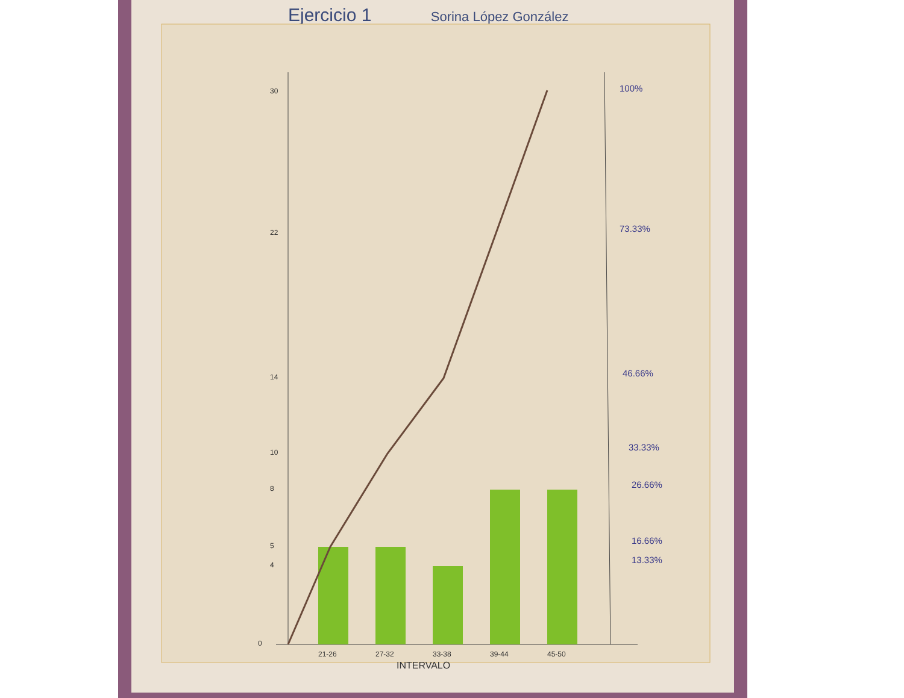Ejercicio 1 Sorina López González
30
22
14
10
8
5
4
0
21-26
27-32
33-38
39-44
45-50
INTERVALO
100%
73.33%
46.66%
33.33%
26.66%
16.66%
13.33%